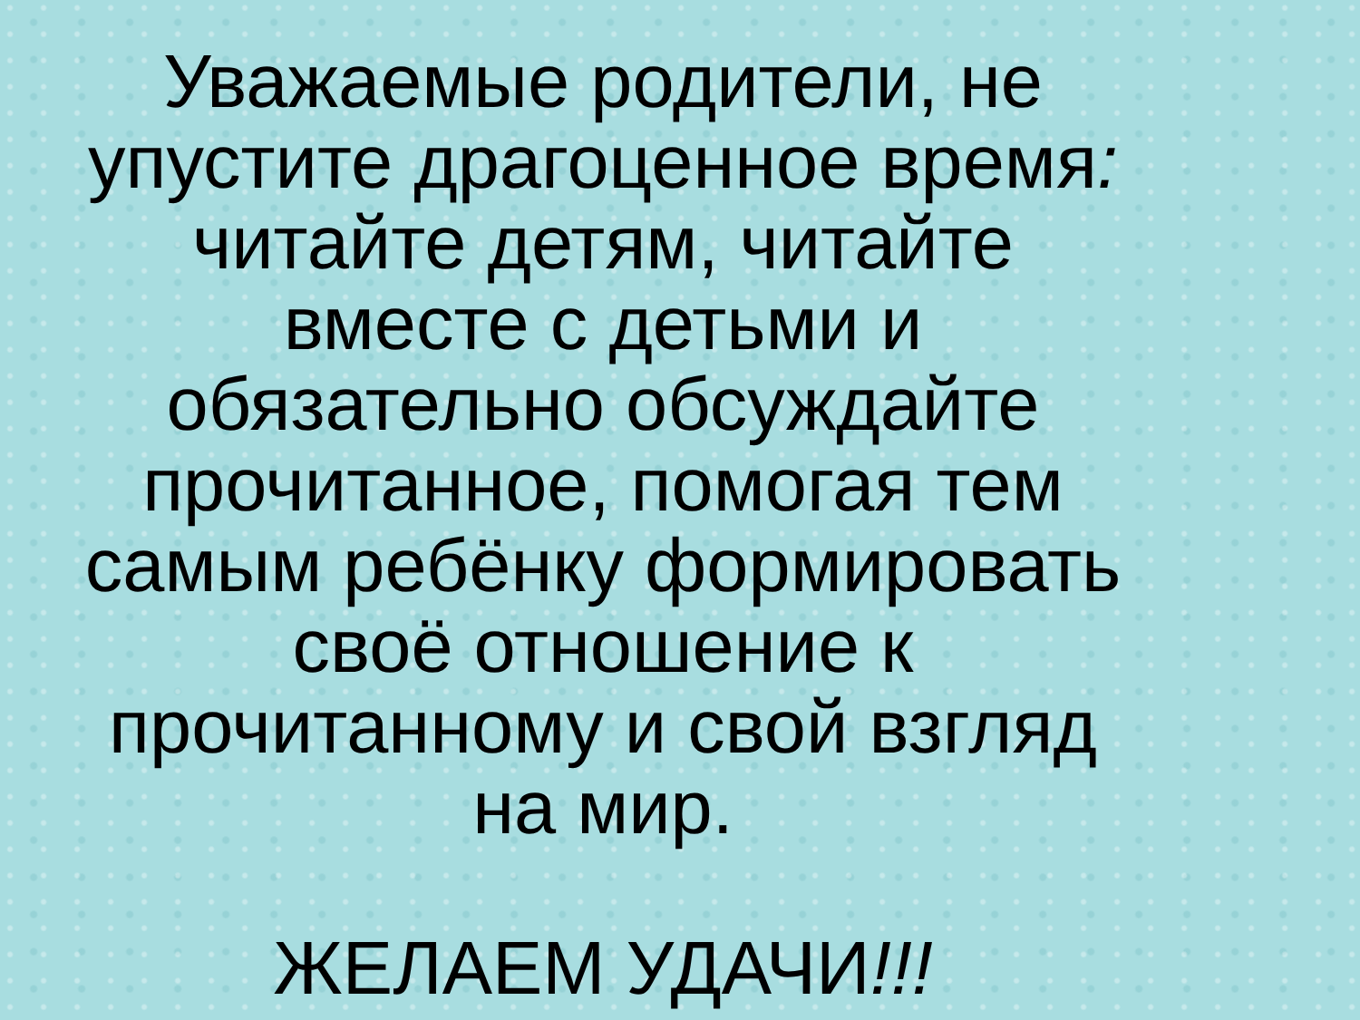Уважаемые родители, не
упустите драгоценное время:
читайте детям, читайте
вместе с детьми и
обязательно обсуждайте
прочитанное, помогая тем
самым ребёнку формировать
своё отношение к
прочитанному и свой взгляд
на мир.
ЖЕЛАЕМ УДАЧИ!!!